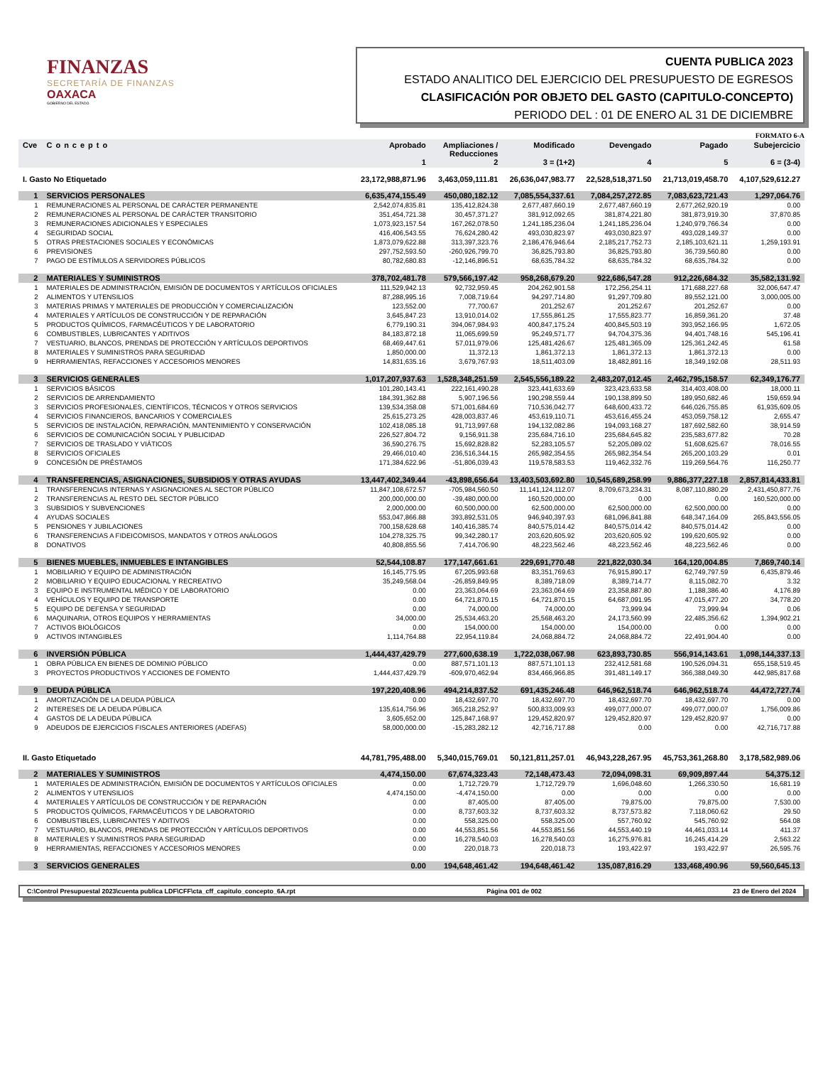FINANZAS
SECRETARÍA DE FINANZAS
OAXACA
GOBIERNO DEL ESTADO
CUENTA PUBLICA 2023
ESTADO ANALITICO DEL EJERCICIO DEL PRESUPUESTO DE EGRESOS
CLASIFICACIÓN POR OBJETO DEL GASTO (CAPITULO-CONCEPTO)
PERIODO DEL : 01 DE ENERO AL 31 DE DICIEMBRE
FORMATO 6-A
| Cve | Concepto | Aprobado 1 | Ampliaciones / Reducciones 2 | Modificado 3 = (1+2) | Devengado 4 | Pagado 5 | Subejercicio 6 = (3-4) |
| --- | --- | --- | --- | --- | --- | --- | --- |
| I. Gasto No Etiquetado | | 23,172,988,871.96 | 3,463,059,111.81 | 26,636,047,983.77 | 22,528,518,371.50 | 21,713,019,458.70 | 4,107,529,612.27 |
| 1 | SERVICIOS PERSONALES | 6,635,474,155.49 | 450,080,182.12 | 7,085,554,337.61 | 7,084,257,272.85 | 7,083,623,721.43 | 1,297,064.76 |
| 1 | REMUNERACIONES AL PERSONAL DE CARÁCTER PERMANENTE | 2,542,074,835.81 | 135,412,824.38 | 2,677,487,660.19 | 2,677,487,660.19 | 2,677,262,920.19 | 0.00 |
| 2 | REMUNERACIONES AL PERSONAL DE CARÁCTER TRANSITORIO | 351,454,721.38 | 30,457,371.27 | 381,912,092.65 | 381,874,221.80 | 381,873,919.30 | 37,870.85 |
| 3 | REMUNERACIONES ADICIONALES Y ESPECIALES | 1,073,923,157.54 | 167,262,078.50 | 1,241,185,236.04 | 1,241,185,236.04 | 1,240,979,766.34 | 0.00 |
| 4 | SEGURIDAD SOCIAL | 416,406,543.55 | 76,624,280.42 | 493,030,823.97 | 493,030,823.97 | 493,028,149.37 | 0.00 |
| 5 | OTRAS PRESTACIONES SOCIALES Y ECONÓMICAS | 1,873,079,622.88 | 313,397,323.76 | 2,186,476,946.64 | 2,185,217,752.73 | 2,185,103,621.11 | 1,259,193.91 |
| 6 | PREVISIONES | 297,752,593.50 | -260,926,799.70 | 36,825,793.80 | 36,825,793.80 | 36,739,560.80 | 0.00 |
| 7 | PAGO DE ESTÍMULOS A SERVIDORES PÚBLICOS | 80,782,680.83 | -12,146,896.51 | 68,635,784.32 | 68,635,784.32 | 68,635,784.32 | 0.00 |
| 2 | MATERIALES Y SUMINISTROS | 378,702,481.78 | 579,566,197.42 | 958,268,679.20 | 922,686,547.28 | 912,226,684.32 | 35,582,131.92 |
| 1 | MATERIALES DE ADMINISTRACIÓN, EMISIÓN DE DOCUMENTOS Y ARTÍCULOS OFICIALES | 111,529,942.13 | 92,732,959.45 | 204,262,901.58 | 172,256,254.11 | 171,688,227.68 | 32,006,647.47 |
| 2 | ALIMENTOS Y UTENSILIOS | 87,288,995.16 | 7,008,719.64 | 94,297,714.80 | 91,297,709.80 | 89,552,121.00 | 3,000,005.00 |
| 3 | MATERIAS PRIMAS Y MATERIALES DE PRODUCCIÓN Y COMERCIALIZACIÓN | 123,552.00 | 77,700.67 | 201,252.67 | 201,252.67 | 201,252.67 | 0.00 |
| 4 | MATERIALES Y ARTÍCULOS DE CONSTRUCCIÓN Y DE REPARACIÓN | 3,645,847.23 | 13,910,014.02 | 17,555,861.25 | 17,555,823.77 | 16,859,361.20 | 37.48 |
| 5 | PRODUCTOS QUÍMICOS, FARMACÉUTICOS Y DE LABORATORIO | 6,779,190.31 | 394,067,984.93 | 400,847,175.24 | 400,845,503.19 | 393,952,166.95 | 1,672.05 |
| 6 | COMBUSTIBLES, LUBRICANTES Y ADITIVOS | 84,183,872.18 | 11,065,699.59 | 95,249,571.77 | 94,704,375.36 | 94,401,748.16 | 545,196.41 |
| 7 | VESTUARIO, BLANCOS, PRENDAS DE PROTECCIÓN Y ARTÍCULOS DEPORTIVOS | 68,469,447.61 | 57,011,979.06 | 125,481,426.67 | 125,481,365.09 | 125,361,242.45 | 61.58 |
| 8 | MATERIALES Y SUMINISTROS PARA SEGURIDAD | 1,850,000.00 | 11,372.13 | 1,861,372.13 | 1,861,372.13 | 1,861,372.13 | 0.00 |
| 9 | HERRAMIENTAS, REFACCIONES Y ACCESORIOS MENORES | 14,831,635.16 | 3,679,767.93 | 18,511,403.09 | 18,482,891.16 | 18,349,192.08 | 28,511.93 |
| 3 | SERVICIOS GENERALES | 1,017,207,937.63 | 1,528,348,251.59 | 2,545,556,189.22 | 2,483,207,012.45 | 2,462,795,158.57 | 62,349,176.77 |
| 1 | SERVICIOS BÁSICOS | 101,280,143.41 | 222,161,490.28 | 323,441,633.69 | 323,423,633.58 | 314,403,408.00 | 18,000.11 |
| 2 | SERVICIOS DE ARRENDAMIENTO | 184,391,362.88 | 5,907,196.56 | 190,298,559.44 | 190,138,899.50 | 189,950,682.46 | 159,659.94 |
| 3 | SERVICIOS PROFESIONALES, CIENTÍFICOS, TÉCNICOS Y OTROS SERVICIOS | 139,534,358.08 | 571,001,684.69 | 710,536,042.77 | 648,600,433.72 | 646,026,755.85 | 61,935,609.05 |
| 4 | SERVICIOS FINANCIEROS, BANCARIOS Y COMERCIALES | 25,615,273.25 | 428,003,837.46 | 453,619,110.71 | 453,616,455.24 | 453,059,758.12 | 2,655.47 |
| 5 | SERVICIOS DE INSTALACIÓN, REPARACIÓN, MANTENIMIENTO Y CONSERVACIÓN | 102,418,085.18 | 91,713,997.68 | 194,132,082.86 | 194,093,168.27 | 187,692,582.60 | 38,914.59 |
| 6 | SERVICIOS DE COMUNICACIÓN SOCIAL Y PUBLICIDAD | 226,527,804.72 | 9,156,911.38 | 235,684,716.10 | 235,684,645.82 | 235,583,677.82 | 70.28 |
| 7 | SERVICIOS DE TRASLADO Y VIÁTICOS | 36,590,276.75 | 15,692,828.82 | 52,283,105.57 | 52,205,089.02 | 51,608,625.67 | 78,016.55 |
| 8 | SERVICIOS OFICIALES | 29,466,010.40 | 236,516,344.15 | 265,982,354.55 | 265,982,354.54 | 265,200,103.29 | 0.01 |
| 9 | CONCESIÓN DE PRÉSTAMOS | 171,384,622.96 | -51,806,039.43 | 119,578,583.53 | 119,462,332.76 | 119,269,564.76 | 116,250.77 |
| 4 | TRANSFERENCIAS, ASIGNACIONES, SUBSIDIOS Y OTRAS AYUDAS | 13,447,402,349.44 | -43,898,656.64 | 13,403,503,692.80 | 10,545,689,258.99 | 9,886,377,227.18 | 2,857,814,433.81 |
| 1 | TRANSFERENCIAS INTERNAS Y ASIGNACIONES AL SECTOR PÚBLICO | 11,847,108,672.57 | -705,984,560.50 | 11,141,124,112.07 | 8,709,673,234.31 | 8,087,110,880.29 | 2,431,450,877.76 |
| 2 | TRANSFERENCIAS AL RESTO DEL SECTOR PÚBLICO | 200,000,000.00 | -39,480,000.00 | 160,520,000.00 | 0.00 | 0.00 | 160,520,000.00 |
| 3 | SUBSIDIOS Y SUBVENCIONES | 2,000,000.00 | 60,500,000.00 | 62,500,000.00 | 62,500,000.00 | 62,500,000.00 | 0.00 |
| 4 | AYUDAS SOCIALES | 553,047,866.88 | 393,892,531.05 | 946,940,397.93 | 681,096,841.88 | 648,347,164.09 | 265,843,556.05 |
| 5 | PENSIONES Y JUBILACIONES | 700,158,628.68 | 140,416,385.74 | 840,575,014.42 | 840,575,014.42 | 840,575,014.42 | 0.00 |
| 6 | TRANSFERENCIAS A FIDEICOMISOS, MANDATOS Y OTROS ANÁLOGOS | 104,278,325.75 | 99,342,280.17 | 203,620,605.92 | 203,620,605.92 | 199,620,605.92 | 0.00 |
| 8 | DONATIVOS | 40,808,855.56 | 7,414,706.90 | 48,223,562.46 | 48,223,562.46 | 48,223,562.46 | 0.00 |
| 5 | BIENES MUEBLES, INMUEBLES E INTANGIBLES | 52,544,108.87 | 177,147,661.61 | 229,691,770.48 | 221,822,030.34 | 164,120,004.85 | 7,869,740.14 |
| 1 | MOBILIARIO Y EQUIPO DE ADMINISTRACIÓN | 16,145,775.95 | 67,205,993.68 | 83,351,769.63 | 76,915,890.17 | 62,749,797.59 | 6,435,879.46 |
| 2 | MOBILIARIO Y EQUIPO EDUCACIONAL Y RECREATIVO | 35,249,568.04 | -26,859,849.95 | 8,389,718.09 | 8,389,714.77 | 8,115,082.70 | 3.32 |
| 3 | EQUIPO E INSTRUMENTAL MÉDICO Y DE LABORATORIO | 0.00 | 23,363,064.69 | 23,363,064.69 | 23,358,887.80 | 1,188,386.40 | 4,176.89 |
| 4 | VEHÍCULOS Y EQUIPO DE TRANSPORTE | 0.00 | 64,721,870.15 | 64,721,870.15 | 64,687,091.95 | 47,015,477.20 | 34,778.20 |
| 5 | EQUIPO DE DEFENSA Y SEGURIDAD | 0.00 | 74,000.00 | 74,000.00 | 73,999.94 | 73,999.94 | 0.06 |
| 6 | MAQUINARIA, OTROS EQUIPOS Y HERRAMIENTAS | 34,000.00 | 25,534,463.20 | 25,568,463.20 | 24,173,560.99 | 22,485,356.62 | 1,394,902.21 |
| 7 | ACTIVOS BIOLÓGICOS | 0.00 | 154,000.00 | 154,000.00 | 154,000.00 | 0.00 | 0.00 |
| 9 | ACTIVOS INTANGIBLES | 1,114,764.88 | 22,954,119.84 | 24,068,884.72 | 24,068,884.72 | 22,491,904.40 | 0.00 |
| 6 | INVERSIÓN PÚBLICA | 1,444,437,429.79 | 277,600,638.19 | 1,722,038,067.98 | 623,893,730.85 | 556,914,143.61 | 1,098,144,337.13 |
| 1 | OBRA PÚBLICA EN BIENES DE DOMINIO PÚBLICO | 0.00 | 887,571,101.13 | 887,571,101.13 | 232,412,581.68 | 190,526,094.31 | 655,158,519.45 |
| 3 | PROYECTOS PRODUCTIVOS Y ACCIONES DE FOMENTO | 1,444,437,429.79 | -609,970,462.94 | 834,466,966.85 | 391,481,149.17 | 366,388,049.30 | 442,985,817.68 |
| 9 | DEUDA PÚBLICA | 197,220,408.96 | 494,214,837.52 | 691,435,246.48 | 646,962,518.74 | 646,962,518.74 | 44,472,727.74 |
| 1 | AMORTIZACIÓN DE LA DEUDA PÚBLICA | 0.00 | 18,432,697.70 | 18,432,697.70 | 18,432,697.70 | 18,432,697.70 | 0.00 |
| 2 | INTERESES DE LA DEUDA PÚBLICA | 135,614,756.96 | 365,218,252.97 | 500,833,009.93 | 499,077,000.07 | 499,077,000.07 | 1,756,009.86 |
| 4 | GASTOS DE LA DEUDA PÚBLICA | 3,605,652.00 | 125,847,168.97 | 129,452,820.97 | 129,452,820.97 | 129,452,820.97 | 0.00 |
| 9 | ADEUDOS DE EJERCICIOS FISCALES ANTERIORES (ADEFAS) | 58,000,000.00 | -15,283,282.12 | 42,716,717.88 | 0.00 | 0.00 | 42,716,717.88 |
| II. Gasto Etiquetado | | 44,781,795,488.00 | 5,340,015,769.01 | 50,121,811,257.01 | 46,943,228,267.95 | 45,753,361,268.80 | 3,178,582,989.06 |
| 2 | MATERIALES Y SUMINISTROS | 4,474,150.00 | 67,674,323.43 | 72,148,473.43 | 72,094,098.31 | 69,909,897.44 | 54,375.12 |
| 1 | MATERIALES DE ADMINISTRACIÓN, EMISIÓN DE DOCUMENTOS Y ARTÍCULOS OFICIALES | 0.00 | 1,712,729.79 | 1,712,729.79 | 1,696,048.60 | 1,266,330.50 | 16,681.19 |
| 2 | ALIMENTOS Y UTENSILIOS | 4,474,150.00 | -4,474,150.00 | 0.00 | 0.00 | 0.00 | 0.00 |
| 4 | MATERIALES Y ARTÍCULOS DE CONSTRUCCIÓN Y DE REPARACIÓN | 0.00 | 87,405.00 | 87,405.00 | 79,875.00 | 79,875.00 | 7,530.00 |
| 5 | PRODUCTOS QUÍMICOS, FARMACÉUTICOS Y DE LABORATORIO | 0.00 | 8,737,603.32 | 8,737,603.32 | 8,737,573.82 | 7,118,060.62 | 29.50 |
| 6 | COMBUSTIBLES, LUBRICANTES Y ADITIVOS | 0.00 | 558,325.00 | 558,325.00 | 557,760.92 | 545,760.92 | 564.08 |
| 7 | VESTUARIO, BLANCOS, PRENDAS DE PROTECCIÓN Y ARTÍCULOS DEPORTIVOS | 0.00 | 44,553,851.56 | 44,553,851.56 | 44,553,440.19 | 44,461,033.14 | 411.37 |
| 8 | MATERIALES Y SUMINISTROS PARA SEGURIDAD | 0.00 | 16,278,540.03 | 16,278,540.03 | 16,275,976.81 | 16,245,414.29 | 2,563.22 |
| 9 | HERRAMIENTAS, REFACCIONES Y ACCESORIOS MENORES | 0.00 | 220,018.73 | 220,018.73 | 193,422.97 | 193,422.97 | 26,595.76 |
| 3 | SERVICIOS GENERALES | 0.00 | 194,648,461.42 | 194,648,461.42 | 135,087,816.29 | 133,468,490.96 | 59,560,645.13 |
C:\Control Presupuestal 2023\cuenta publica LDF\CFF\cta_cff_capitulo_concepto_6A.rpt Página 001 de 002 23 de Enero del 2024